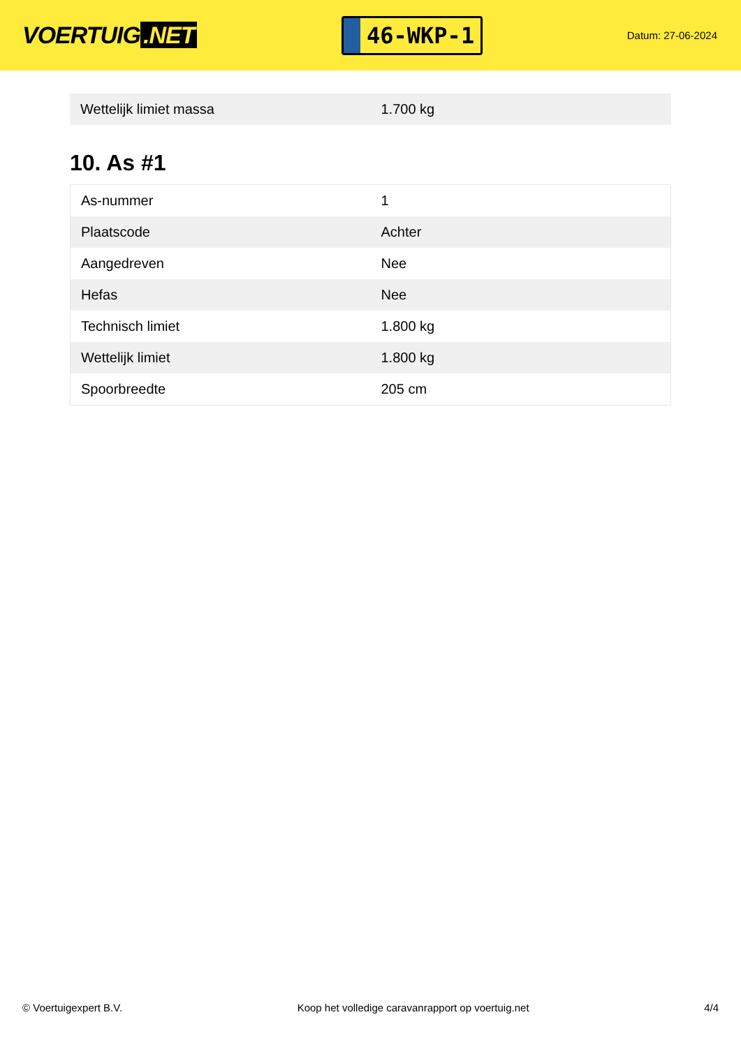VOERTUIG.NET
46-WKP-1
Datum: 27-06-2024
| Wettelijk limiet massa | 1.700 kg |
10. As #1
| As-nummer | 1 |
| Plaatscode | Achter |
| Aangedreven | Nee |
| Hefas | Nee |
| Technisch limiet | 1.800 kg |
| Wettelijk limiet | 1.800 kg |
| Spoorbreedte | 205 cm |
© Voertuigexpert B.V. Koop het volledige caravanrapport op voertuig.net 4/4